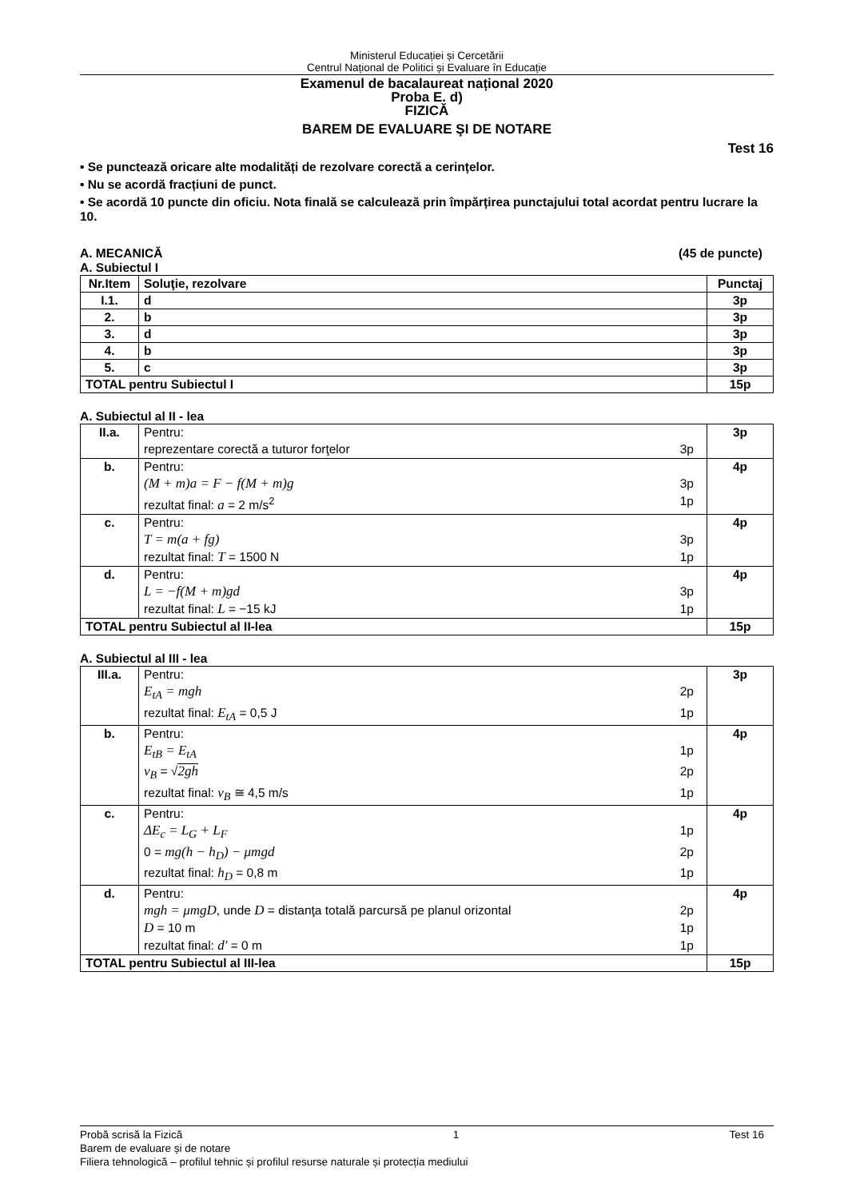Ministerul Educației și Cercetării
Centrul Național de Politici și Evaluare în Educație
Examenul de bacalaureat național 2020
Proba E. d)
FIZICĂ
BAREM DE EVALUARE ŞI DE NOTARE
Test 16
• Se punctează oricare alte modalități de rezolvare corectă a cerințelor.
• Nu se acordă fracțiuni de punct.
• Se acordă 10 puncte din oficiu. Nota finală se calculează prin împărțirea punctajului total acordat pentru lucrare la 10.
A. MECANICĂ (45 de puncte)
A. Subiectul I
| Nr.Item | Soluţie, rezolvare | Punctaj |
| --- | --- | --- |
| I.1. | d | 3p |
| 2. | b | 3p |
| 3. | d | 3p |
| 4. | b | 3p |
| 5. | c | 3p |
| TOTAL pentru Subiectul I | | 15p |
A. Subiectul al II - lea
| II.a. | Pentru: reprezentare corectă a tuturor forţelor 3p | 3p |
| b. | Pentru: (M + m)a = F − f(M + m)g 3p rezultat final: a = 2 m/s<sup>2</sup> 1p | 4p |
| c. | Pentru: T = m(a + fg) 3p rezultat final: T = 1500 N 1p | 4p |
| d. | Pentru: L = −f(M + m)gd 3p rezultat final: L = −15 kJ 1p | 4p |
| TOTAL pentru Subiectul al II-lea | | 15p |
A. Subiectul al III - lea
| III.a. | Pentru: E<sub>tA</sub> = mgh 2p rezultat final: E<sub>tA</sub> = 0,5 J 1p | 3p |
| b. | Pentru: E<sub>tB</sub> = E<sub>tA</sub> 1p v<sub>B</sub> = √ 2gh 2p rezultat final: v<sub>B</sub> ≅ 4,5 m/s 1p | 4p |
| c. | Pentru: ΔE<sub>c</sub> = L<sub>G</sub> + L<sub>F</sub> 1p 0 = mg(h − h<sub>D</sub>) − μmgd 2p rezultat final: h<sub>D</sub> = 0,8 m 1p | 4p |
| d. | Pentru: mgh = μmgD , unde D = distanţa totală parcursă pe planul orizontal 2p D = 10 m 1p rezultat final: d' = 0 m 1p | 4p |
| TOTAL pentru Subiectul al III-lea | | 15p |
Probă scrisă la Fizică 1 Test 16
Barem de evaluare și de notare
Filiera tehnologică – profilul tehnic și profilul resurse naturale și protecția mediului